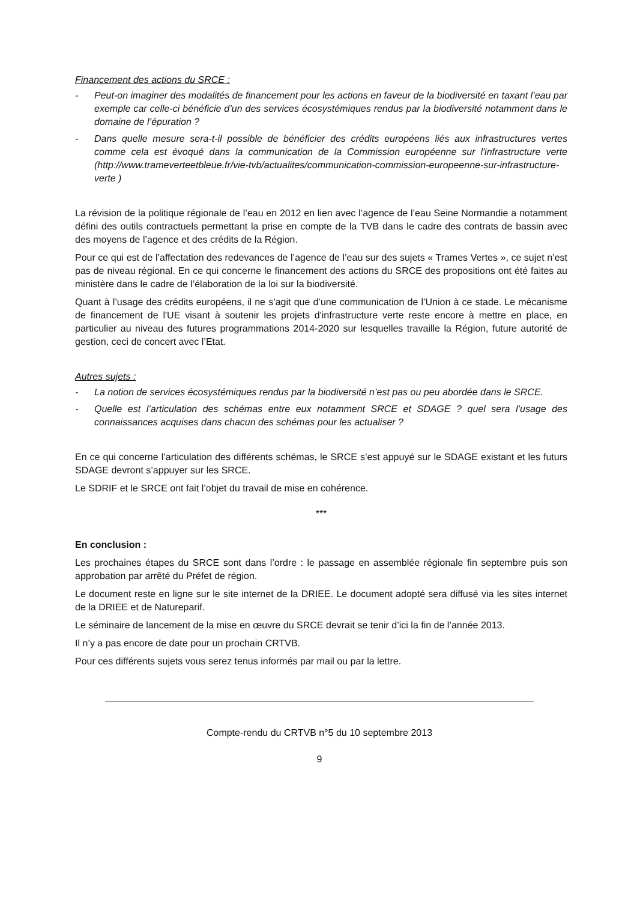Financement des actions du SRCE :
- Peut-on imaginer des modalités de financement pour les actions en faveur de la biodiversité en taxant l’eau par exemple car celle-ci bénéficie d’un des services écosystémiques rendus par la biodiversité notamment dans le domaine de l’épuration ?
- Dans quelle mesure sera-t-il possible de bénéficier des crédits européens liés aux infrastructures vertes comme cela est évoqué dans la communication de la Commission européenne sur l'infrastructure verte (http://www.trameverteetbleue.fr/vie-tvb/actualites/communication-commission-europeenne-sur-infrastructure-verte )
La révision de la politique régionale de l’eau en 2012 en lien avec l’agence de l’eau Seine Normandie a notamment défini des outils contractuels permettant la prise en compte de la TVB dans le cadre des contrats de bassin avec des moyens de l’agence et des crédits de la Région.
Pour ce qui est de l’affectation des redevances de l’agence de l’eau sur des sujets « Trames Vertes », ce sujet n’est pas de niveau régional. En ce qui concerne le financement des actions du SRCE des propositions ont été faites au ministère dans le cadre de l’élaboration de la loi sur la biodiversité.
Quant à l’usage des crédits européens, il ne s’agit que d’une communication de l’Union à ce stade. Le mécanisme de financement de l'UE visant à soutenir les projets d'infrastructure verte reste encore à mettre en place, en particulier au niveau des futures programmations 2014-2020 sur lesquelles travaille la Région, future autorité de gestion, ceci de concert avec l’Etat.
Autres sujets :
- La notion de services écosystémiques rendus par la biodiversité n’est pas ou peu abordée dans le SRCE.
- Quelle est l’articulation des schémas entre eux notamment SRCE et SDAGE ? quel sera l’usage des connaissances acquises dans chacun des schémas pour les actualiser ?
En ce qui concerne l’articulation des différents schémas, le SRCE s’est appuyé sur le SDAGE existant et les futurs SDAGE devront s’appuyer sur les SRCE.
Le SDRIF et le SRCE ont fait l’objet du travail de mise en cohérence.
***
En conclusion :
Les prochaines étapes du SRCE sont dans l’ordre : le passage en assemblée régionale fin septembre puis son approbation par arrêté du Préfet de région.
Le document reste en ligne sur le site internet de la DRIEE. Le document adopté sera diffusé via les sites internet de la DRIEE et de Natureparif.
Le séminaire de lancement de la mise en œuvre du SRCE devrait se tenir d’ici la fin de l’année 2013.
Il n’y a pas encore de date pour un prochain CRTVB.
Pour ces différents sujets vous serez tenus informés par mail ou par la lettre.
Compte-rendu du CRTVB n°5 du 10 septembre 2013
9